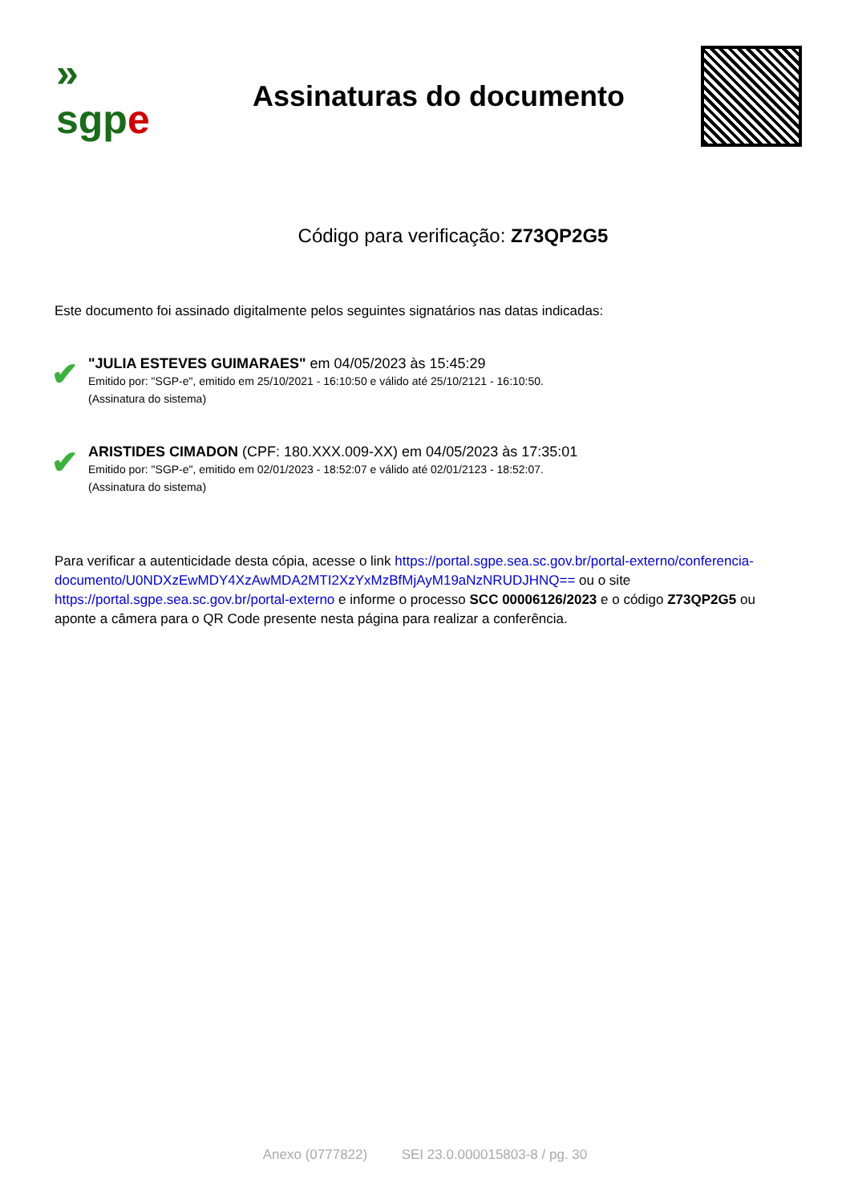»
sgpe
Assinaturas do documento
Código para verificação: Z73QP2G5
Este documento foi assinado digitalmente pelos seguintes signatários nas datas indicadas:
✔
"JULIA ESTEVES GUIMARAES" em 04/05/2023 às 15:45:29
Emitido por: "SGP-e", emitido em 25/10/2021 - 16:10:50 e válido até 25/10/2121 - 16:10:50.
(Assinatura do sistema)
✔
ARISTIDES CIMADON (CPF: 180.XXX.009-XX) em 04/05/2023 às 17:35:01
Emitido por: "SGP-e", emitido em 02/01/2023 - 18:52:07 e válido até 02/01/2123 - 18:52:07.
(Assinatura do sistema)
Para verificar a autenticidade desta cópia, acesse o link https://portal.sgpe.sea.sc.gov.br/portal-externo/conferencia-documento/U0NDXzEwMDY4XzAwMDA2MTI2XzYxMzBfMjAyM19aNzNRUDJHNQ== ou o site https://portal.sgpe.sea.sc.gov.br/portal-externo e informe o processo SCC 00006126/2023 e o código Z73QP2G5 ou aponte a câmera para o QR Code presente nesta página para realizar a conferência.
Anexo (0777822) SEI 23.0.000015803-8 / pg. 30